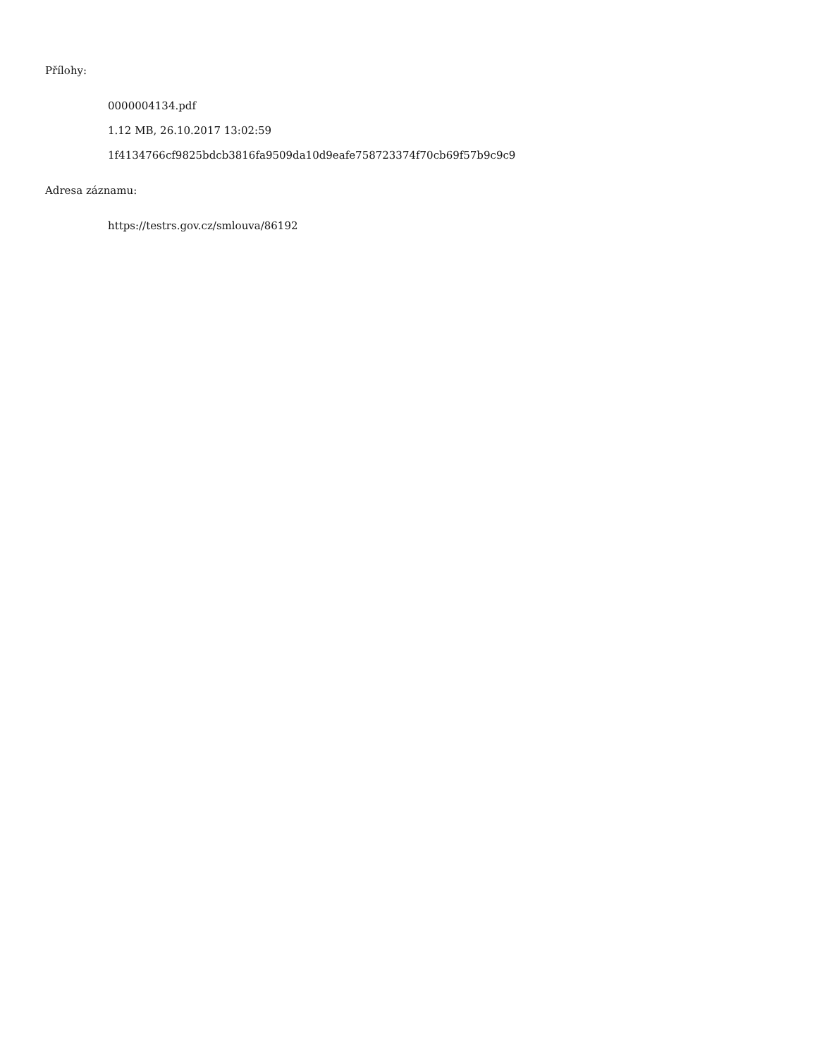Přílohy:
0000004134.pdf
1.12 MB, 26.10.2017 13:02:59
1f4134766cf9825bdcb3816fa9509da10d9eafe758723374f70cb69f57b9c9c9
Adresa záznamu:
https://testrs.gov.cz/smlouva/86192